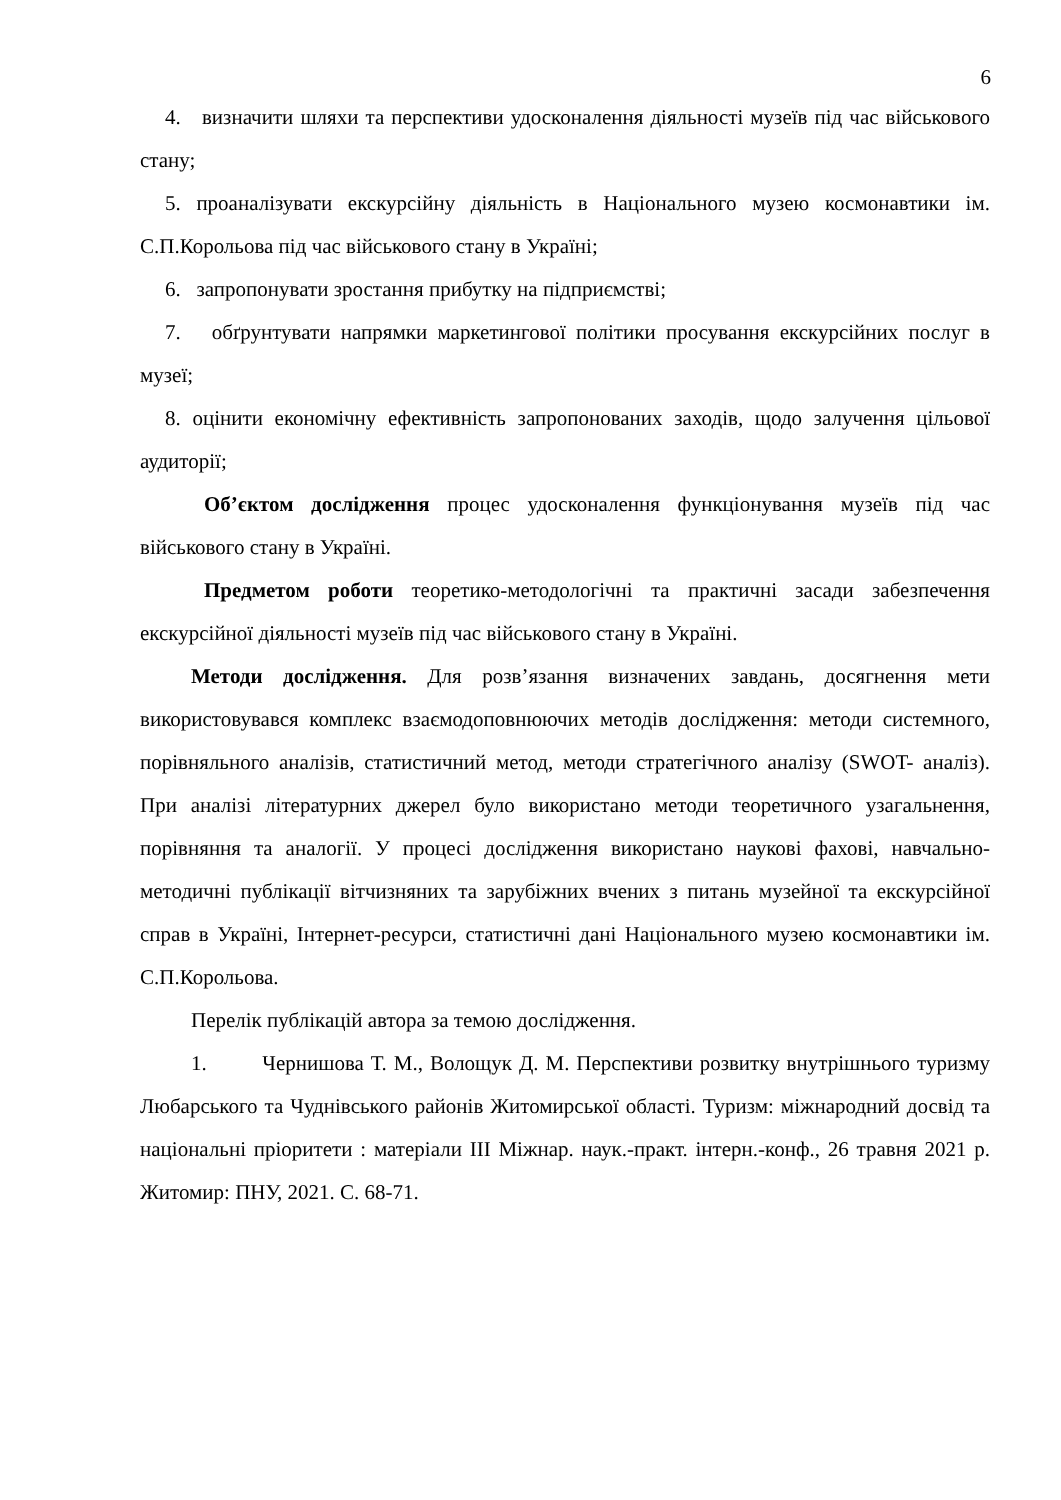6
4. визначити шляхи та перспективи удосконалення діяльності музеїв під час військового стану;
5. проаналізувати екскурсійну діяльність в Національного музею космонавтики ім. С.П.Корольова під час військового стану в Україні;
6. запропонувати зростання прибутку на підприємстві;
7. обґрунтувати напрямки маркетингової політики просування екскурсійних послуг в музеї;
8. оцінити економічну ефективність запропонованих заходів, щодо залучення цільової аудиторії;
Об’єктом дослідження процес удосконалення функціонування музеїв під час військового стану в Україні.
Предметом роботи теоретико-методологічні та практичні засади забезпечення екскурсійної діяльності музеїв під час військового стану в Україні.
Методи дослідження. Для розв’язання визначених завдань, досягнення мети використовувався комплекс взаємодоповнюючих методів дослідження: методи системного, порівняльного аналізів, статистичний метод, методи стратегічного аналізу (SWOT- аналіз). При аналізі літературних джерел було використано методи теоретичного узагальнення, порівняння та аналогії. У процесі дослідження використано наукові фахові, навчально-методичні публікації вітчизняних та зарубіжних вчених з питань музейної та екскурсійної справ в Україні, Інтернет-ресурси, статистичні дані Національного музею космонавтики ім. С.П.Корольова.
Перелік публікацій автора за темою дослідження.
1. Чернишова Т. М., Волощук Д. М. Перспективи розвитку внутрішнього туризму Любарського та Чуднівського районів Житомирської області. Туризм: міжнародний досвід та національні пріоритети : матеріали ІІІ Міжнар. наук.-практ. інтерн.-конф., 26 травня 2021 р. Житомир: ПНУ, 2021. С. 68-71.